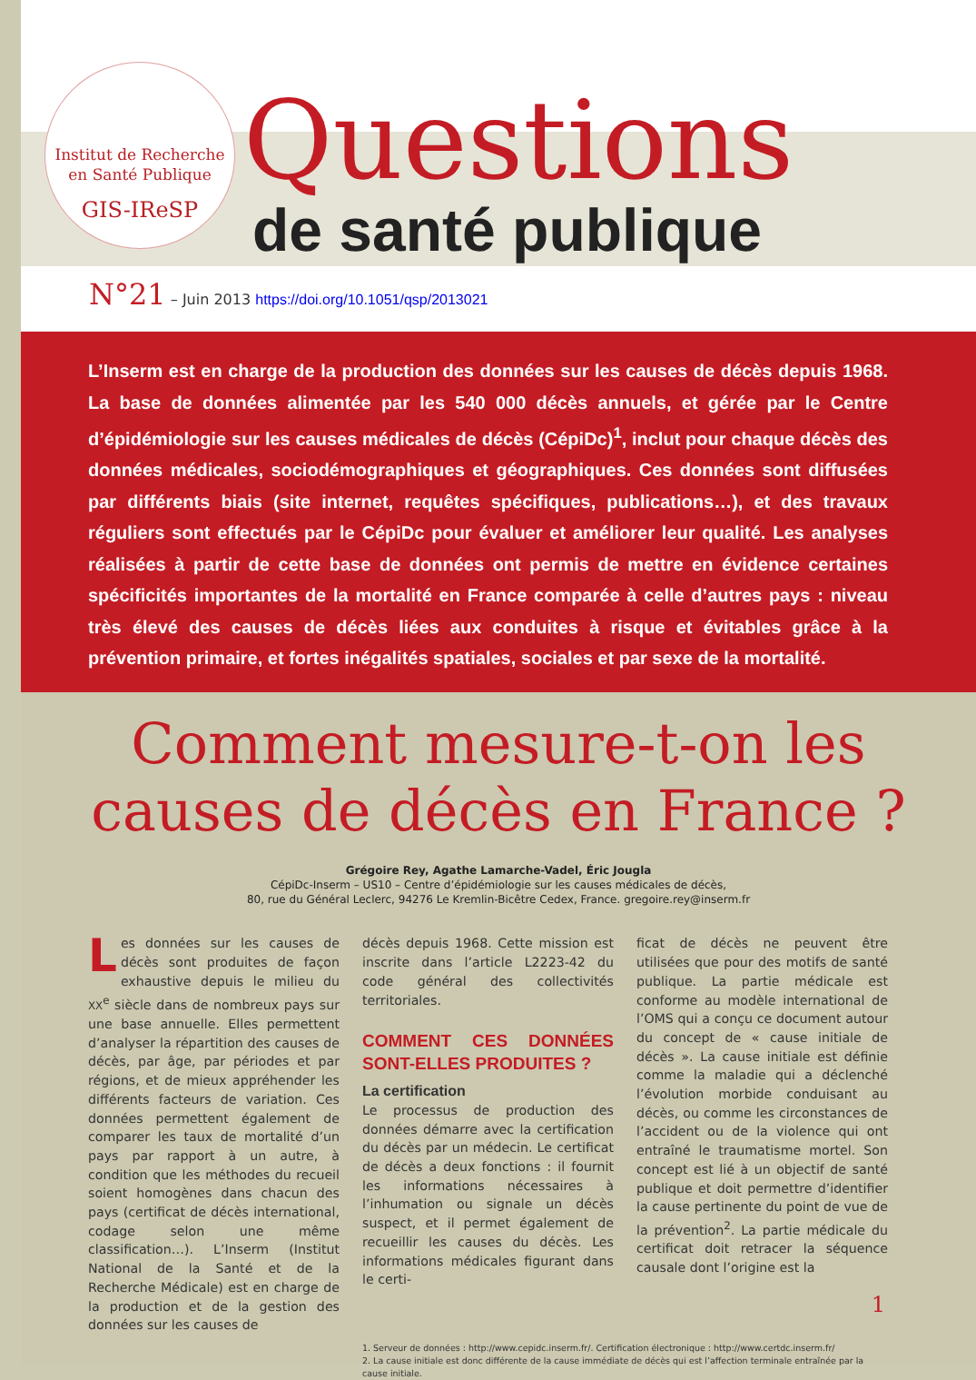Institut de Recherche
en Santé Publique
GIS-IReSP
Questions
de santé publique
N°21 – Juin 2013 https://doi.org/10.1051/qsp/2013021
L’Inserm est en charge de la production des données sur les causes de décès depuis 1968. La base de données alimentée par les 540 000 décès annuels, et gérée par le Centre d’épidémiologie sur les causes médicales de décès (CépiDc)<sup>1</sup>, inclut pour chaque décès des données médicales, sociodémographiques et géographiques. Ces données sont diffusées par différents biais (site internet, requêtes spécifiques, publications…), et des travaux réguliers sont effectués par le CépiDc pour évaluer et améliorer leur qualité. Les analyses réalisées à partir de cette base de données ont permis de mettre en évidence certaines spécificités importantes de la mortalité en France comparée à celle d’autres pays : niveau très élevé des causes de décès liées aux conduites à risque et évitables grâce à la prévention primaire, et fortes inégalités spatiales, sociales et par sexe de la mortalité.
Comment mesure-t-on les causes de décès en France ?
Grégoire Rey, Agathe Lamarche-Vadel, Éric Jougla
CépiDc-Inserm – US10 – Centre d’épidémiologie sur les causes médicales de décès,
80, rue du Général Leclerc, 94276 Le Kremlin-Bicêtre Cedex, France. gregoire.rey@inserm.fr
Les données sur les causes de décès sont produites de façon exhaustive depuis le milieu du XX<sup>e</sup> siècle dans de nombreux pays sur une base annuelle. Elles permettent d’analyser la répartition des causes de décès, par âge, par périodes et par régions, et de mieux appréhender les différents facteurs de variation. Ces données permettent également de comparer les taux de mortalité d’un pays par rapport à un autre, à condition que les méthodes du recueil soient homogènes dans chacun des pays (certificat de décès international, codage selon une même classification…). L’Inserm (Institut National de la Santé et de la Recherche Médicale) est en charge de la production et de la gestion des données sur les causes de
décès depuis 1968. Cette mission est inscrite dans l’article L2223-42 du code général des collectivités territoriales.
COMMENT CES DONNÉES SONT-ELLES PRODUITES ?
La certification
Le processus de production des données démarre avec la certification du décès par un médecin. Le certificat de décès a deux fonctions : il fournit les informations nécessaires à l’inhumation ou signale un décès suspect, et il permet également de recueillir les causes du décès. Les informations médicales figurant dans le certi-
ficat de décès ne peuvent être utilisées que pour des motifs de santé publique. La partie médicale est conforme au modèle international de l’OMS qui a conçu ce document autour du concept de « cause initiale de décès ». La cause initiale est définie comme la maladie qui a déclenché l’évolution morbide conduisant au décès, ou comme les circonstances de l’accident ou de la violence qui ont entraîné le traumatisme mortel. Son concept est lié à un objectif de santé publique et doit permettre d’identifier la cause pertinente du point de vue de la prévention<sup>2</sup>. La partie médicale du certificat doit retracer la séquence causale dont l’origine est la
1. Serveur de données : http://www.cepidc.inserm.fr/. Certification électronique : http://www.certdc.inserm.fr/
2. La cause initiale est donc différente de la cause immédiate de décès qui est l’affection terminale entraînée par la cause initiale.
1